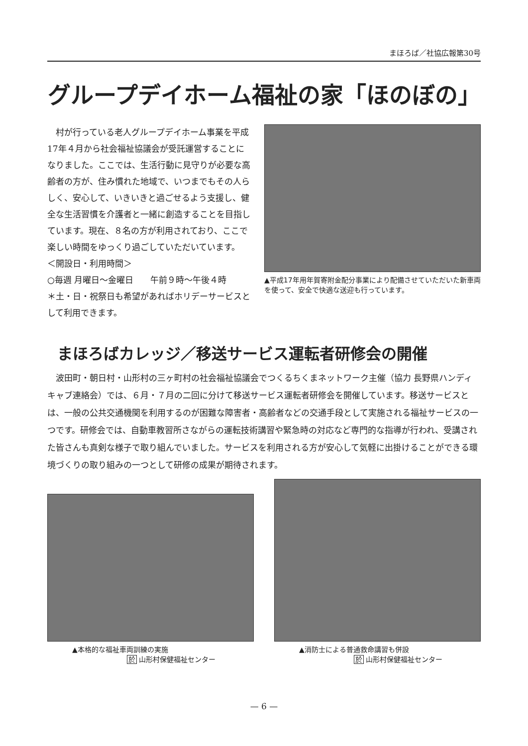まほろば／社協広報第30号
グループデイホーム福祉の家「ほのぼの」
村が行っている老人グループデイホーム事業を平成17年４月から社会福祉協議会が受託運営することになりました。ここでは、生活行動に見守りが必要な高齢者の方が、住み慣れた地域で、いつまでもその人らしく、安心して、いきいきと過ごせるよう支援し、健全な生活習慣を介護者と一緒に創造することを目指しています。現在、８名の方が利用されており、ここで楽しい時間をゆっくり過ごしていただいています。
＜開設日・利用時間＞
○毎週 月曜日～金曜日　　午前９時～午後４時
＊土・日・祝祭日も希望があればホリデーサービスとして利用できます。
▲平成17年用年賀寄附金配分事業により配備させていただいた新車両を使って、安全で快適な送迎も行っています。
まほろばカレッジ／移送サービス運転者研修会の開催
波田町・朝日村・山形村の三ヶ町村の社会福祉協議会でつくるちくまネットワーク主催（協力 長野県ハンディキャブ連絡会）では、６月・７月の二回に分けて移送サービス運転者研修会を開催しています。移送サービスとは、一般の公共交通機関を利用するのが困難な障害者・高齢者などの交通手段として実施される福祉サービスの一つです。研修会では、自動車教習所さながらの運転技術講習や緊急時の対応など専門的な指導が行われ、受講された皆さんも真剣な様子で取り組んでいました。サービスを利用される方が安心して気軽に出掛けることができる環境づくりの取り組みの一つとして研修の成果が期待されます。
▲本格的な福祉車両訓練の実施
於 山形村保健福祉センター
▲消防士による普通救命講習も併設
於 山形村保健福祉センター
— 6 —